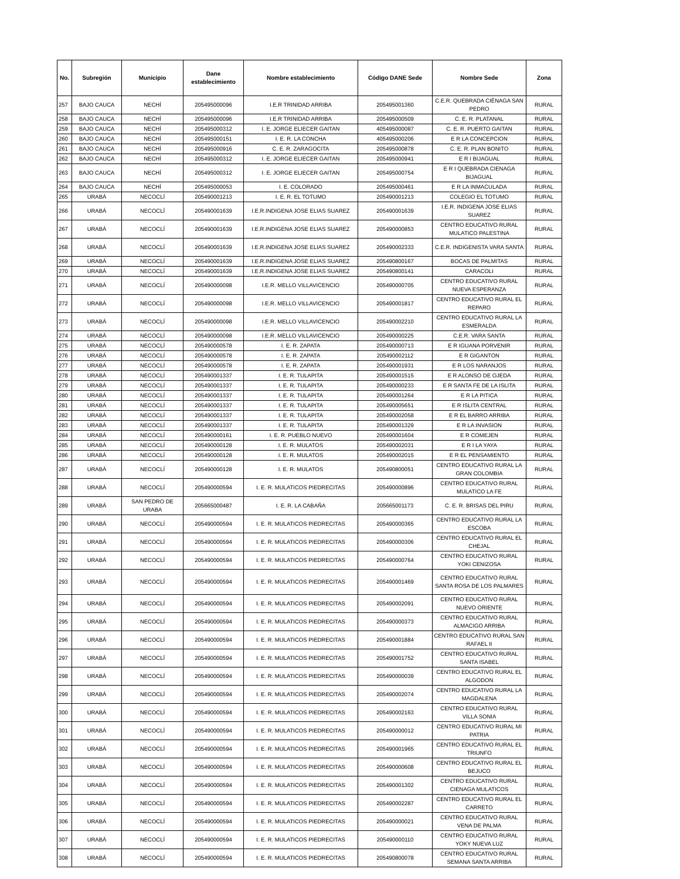| No. | Subregión | Municipio | Dane establecimiento | Nombre establecimiento | Código DANE Sede | Nombre Sede | Zona |
| --- | --- | --- | --- | --- | --- | --- | --- |
| 257 | BAJO CAUCA | NECHÍ | 205495000096 | I.E.R TRINIDAD ARRIBA | 205495001360 | C.E.R. QUEBRADA CIÉNAGA SAN PEDRO | RURAL |
| 258 | BAJO CAUCA | NECHÍ | 205495000096 | I.E.R TRINIDAD ARRIBA | 205495000509 | C. E. R. PLATANAL | RURAL |
| 259 | BAJO CAUCA | NECHÍ | 205495000312 | I. E. JORGE ELIECER GAITAN | 405495000087 | C. E. R. PUERTO GAITAN | RURAL |
| 260 | BAJO CAUCA | NECHÍ | 205495000151 | I. E. R. LA CONCHA | 405495000206 | E R LA CONCEPCION | RURAL |
| 261 | BAJO CAUCA | NECHÍ | 205495000916 | C. E. R. ZARAGOCITA | 205495000878 | C. E. R. PLAN BONITO | RURAL |
| 262 | BAJO CAUCA | NECHÍ | 205495000312 | I. E. JORGE ELIECER GAITAN | 205495000941 | E R I BIJAGUAL | RURAL |
| 263 | BAJO CAUCA | NECHÍ | 205495000312 | I. E. JORGE ELIECER GAITAN | 205495000754 | E R I QUEBRADA CIENAGA BIJAGUAL | RURAL |
| 264 | BAJO CAUCA | NECHÍ | 205495000053 | I. E. COLORADO | 205495000461 | E R LA INMACULADA | RURAL |
| 265 | URABÁ | NECOCLÍ | 205490001213 | I. E. R. EL TOTUMO | 205490001213 | COLEGIO EL TOTUMO | RURAL |
| 266 | URABÁ | NECOCLÍ | 205490001639 | I.E.R.INDIGENA JOSE ELIAS SUAREZ | 205490001639 | I.E.R. INDIGENA JOSE ELIAS SUAREZ | RURAL |
| 267 | URABÁ | NECOCLÍ | 205490001639 | I.E.R.INDIGENA JOSE ELIAS SUAREZ | 205490000853 | CENTRO EDUCATIVO RURAL MULATICO PALESTINA | RURAL |
| 268 | URABÁ | NECOCLÍ | 205490001639 | I.E.R.INDIGENA JOSE ELIAS SUAREZ | 205490002333 | C.E.R. INDIGENISTA VARA SANTA | RURAL |
| 269 | URABÁ | NECOCLÍ | 205490001639 | I.E.R.INDIGENA JOSE ELIAS SUAREZ | 205490800167 | BOCAS DE PALMITAS | RURAL |
| 270 | URABÁ | NECOCLÍ | 205490001639 | I.E.R.INDIGENA JOSE ELIAS SUAREZ | 205490800141 | CARACOLI | RURAL |
| 271 | URABÁ | NECOCLÍ | 205490000098 | I.E.R. MELLO VILLAVICENCIO | 205490000705 | CENTRO EDUCATIVO RURAL NUEVA ESPERANZA | RURAL |
| 272 | URABÁ | NECOCLÍ | 205490000098 | I.E.R. MELLO VILLAVICENCIO | 205490001817 | CENTRO EDUCATIVO RURAL EL REPARO | RURAL |
| 273 | URABÁ | NECOCLÍ | 205490000098 | I.E.R. MELLO VILLAVICENCIO | 205490002210 | CENTRO EDUCATIVO RURAL LA ESMERALDA | RURAL |
| 274 | URABÁ | NECOCLÍ | 205490000098 | I.E.R. MELLO VILLAVICENCIO | 205490000225 | C.E.R. VARA SANTA | RURAL |
| 275 | URABÁ | NECOCLÍ | 205490000578 | I. E. R. ZAPATA | 205490000713 | E R IGUANA PORVENIR | RURAL |
| 276 | URABÁ | NECOCLÍ | 205490000578 | I. E. R. ZAPATA | 205490002112 | E R GIGANTON | RURAL |
| 277 | URABÁ | NECOCLÍ | 205490000578 | I. E. R. ZAPATA | 205490001931 | E R LOS NARANJOS | RURAL |
| 278 | URABÁ | NECOCLÍ | 205490001337 | I. E. R. TULAPITA | 205490001515 | E R ALONSO DE OJEDA | RURAL |
| 279 | URABÁ | NECOCLÍ | 205490001337 | I. E. R. TULAPITA | 205490000233 | E R SANTA FE DE LA ISLITA | RURAL |
| 280 | URABÁ | NECOCLÍ | 205490001337 | I. E. R. TULAPITA | 205490001264 | E R LA PITICA | RURAL |
| 281 | URABÁ | NECOCLÍ | 205490001337 | I. E. R. TULAPITA | 205490005651 | E R ISLITA CENTRAL | RURAL |
| 282 | URABÁ | NECOCLÍ | 205490001337 | I. E. R. TULAPITA | 205490002058 | E R EL BARRO ARRIBA | RURAL |
| 283 | URABÁ | NECOCLÍ | 205490001337 | I. E. R. TULAPITA | 205490001329 | E R LA INVASION | RURAL |
| 284 | URABÁ | NECOCLÍ | 205490000161 | I. E. R. PUEBLO NUEVO | 205490001604 | E R COMEJEN | RURAL |
| 285 | URABÁ | NECOCLÍ | 205490000128 | I. E. R. MULATOS | 205490002031 | E R I LA YAYA | RURAL |
| 286 | URABÁ | NECOCLÍ | 205490000128 | I. E. R. MULATOS | 205490002015 | E R EL PENSAMIENTO | RURAL |
| 287 | URABÁ | NECOCLÍ | 205490000128 | I. E. R. MULATOS | 205490800051 | CENTRO EDUCATIVO RURAL LA GRAN COLOMBIA | RURAL |
| 288 | URABÁ | NECOCLÍ | 205490000594 | I. E. R. MULATICOS PIEDRECITAS | 205490000896 | CENTRO EDUCATIVO RURAL MULATICO LA FE | RURAL |
| 289 | URABÁ | SAN PEDRO DE URABA | 205665000487 | I. E. R. LA CABAÑA | 205665001173 | C. E. R. BRISAS DEL PIRU | RURAL |
| 290 | URABÁ | NECOCLÍ | 205490000594 | I. E. R. MULATICOS PIEDRECITAS | 205490000365 | CENTRO EDUCATIVO RURAL LA ESCOBA | RURAL |
| 291 | URABÁ | NECOCLÍ | 205490000594 | I. E. R. MULATICOS PIEDRECITAS | 205490000306 | CENTRO EDUCATIVO RURAL EL CHEJAL | RURAL |
| 292 | URABÁ | NECOCLÍ | 205490000594 | I. E. R. MULATICOS PIEDRECITAS | 205490000764 | CENTRO EDUCATIVO RURAL YOKI CENIZOSA | RURAL |
| 293 | URABÁ | NECOCLÍ | 205490000594 | I. E. R. MULATICOS PIEDRECITAS | 205490001469 | CENTRO EDUCATIVO RURAL SANTA ROSA DE LOS PALMARES | RURAL |
| 294 | URABÁ | NECOCLÍ | 205490000594 | I. E. R. MULATICOS PIEDRECITAS | 205490002091 | CENTRO EDUCATIVO RURAL NUEVO ORIENTE | RURAL |
| 295 | URABÁ | NECOCLÍ | 205490000594 | I. E. R. MULATICOS PIEDRECITAS | 205490000373 | CENTRO EDUCATIVO RURAL ALMACIGO ARRIBA | RURAL |
| 296 | URABÁ | NECOCLÍ | 205490000594 | I. E. R. MULATICOS PIEDRECITAS | 205490001884 | CENTRO EDUCATIVO RURAL SAN RAFAEL II | RURAL |
| 297 | URABÁ | NECOCLÍ | 205490000594 | I. E. R. MULATICOS PIEDRECITAS | 205490001752 | CENTRO EDUCATIVO RURAL SANTA ISABEL | RURAL |
| 298 | URABÁ | NECOCLÍ | 205490000594 | I. E. R. MULATICOS PIEDRECITAS | 205490000039 | CENTRO EDUCATIVO RURAL EL ALGODON | RURAL |
| 299 | URABÁ | NECOCLÍ | 205490000594 | I. E. R. MULATICOS PIEDRECITAS | 205490002074 | CENTRO EDUCATIVO RURAL LA MAGDALENA | RURAL |
| 300 | URABÁ | NECOCLÍ | 205490000594 | I. E. R. MULATICOS PIEDRECITAS | 205490002163 | CENTRO EDUCATIVO RURAL VILLA SONIA | RURAL |
| 301 | URABÁ | NECOCLÍ | 205490000594 | I. E. R. MULATICOS PIEDRECITAS | 205490000012 | CENTRO EDUCATIVO RURAL MI PATRIA | RURAL |
| 302 | URABÁ | NECOCLÍ | 205490000594 | I. E. R. MULATICOS PIEDRECITAS | 205490001965 | CENTRO EDUCATIVO RURAL EL TRIUNFO | RURAL |
| 303 | URABÁ | NECOCLÍ | 205490000594 | I. E. R. MULATICOS PIEDRECITAS | 205490000608 | CENTRO EDUCATIVO RURAL EL BEJUCO | RURAL |
| 304 | URABÁ | NECOCLÍ | 205490000594 | I. E. R. MULATICOS PIEDRECITAS | 205490001302 | CENTRO EDUCATIVO RURAL CIENAGA MULATICOS | RURAL |
| 305 | URABÁ | NECOCLÍ | 205490000594 | I. E. R. MULATICOS PIEDRECITAS | 205490002287 | CENTRO EDUCATIVO RURAL EL CARRETO | RURAL |
| 306 | URABÁ | NECOCLÍ | 205490000594 | I. E. R. MULATICOS PIEDRECITAS | 205490000021 | CENTRO EDUCATIVO RURAL VENA DE PALMA | RURAL |
| 307 | URABÁ | NECOCLÍ | 205490000594 | I. E. R. MULATICOS PIEDRECITAS | 205490000110 | CENTRO EDUCATIVO RURAL YOKY NUEVA LUZ | RURAL |
| 308 | URABÁ | NECOCLÍ | 205490000594 | I. E. R. MULATICOS PIEDRECITAS | 205490800078 | CENTRO EDUCATIVO RURAL SEMANA SANTA ARRIBA | RURAL |